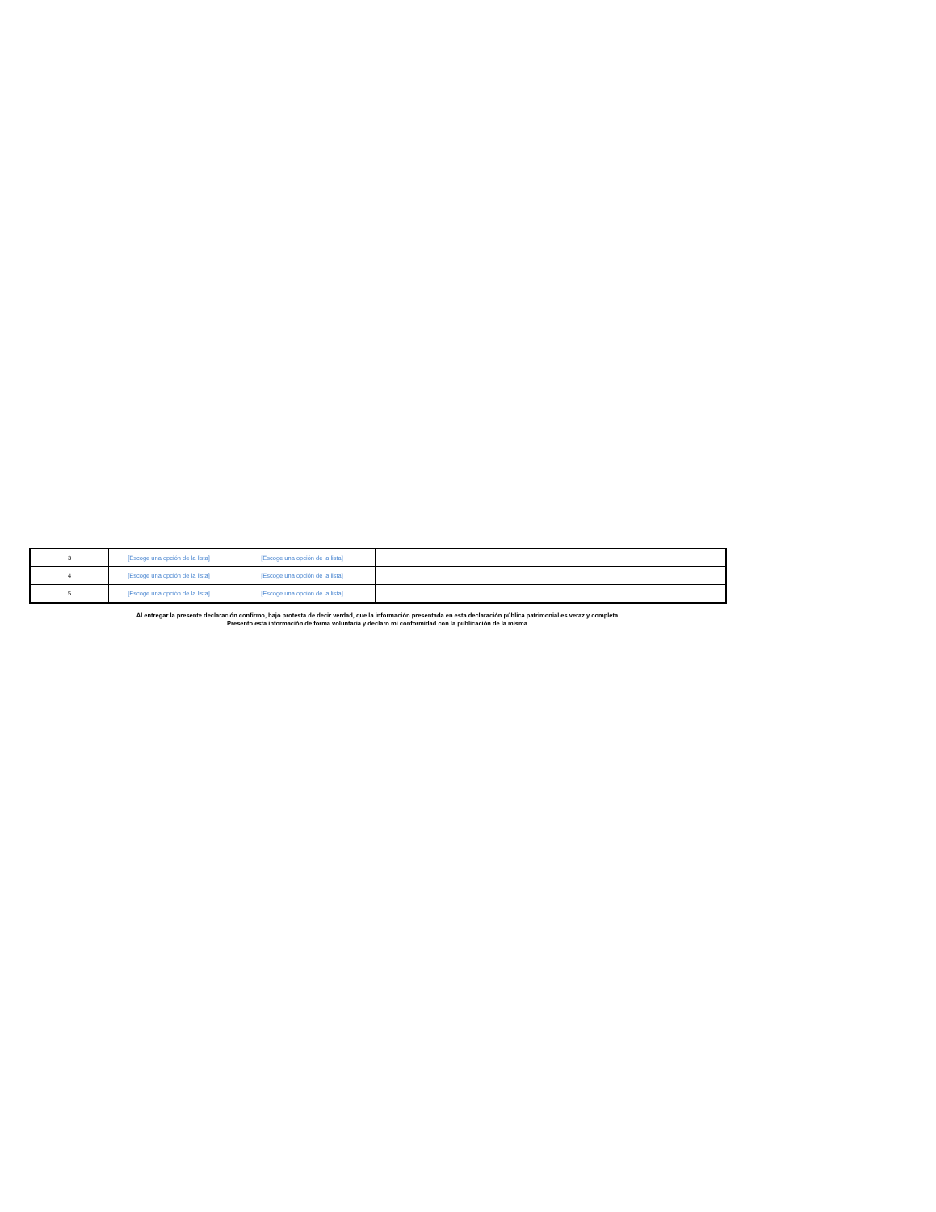| 3 | [Escoge una opción de la lista] | [Escoge una opción de la lista] | |
| 4 | [Escoge una opción de la lista] | [Escoge una opción de la lista] | |
| 5 | [Escoge una opción de la lista] | [Escoge una opción de la lista] | |
Al entregar la presente declaración confirmo, bajo protesta de decir verdad, que la información presentada en esta declaración pública patrimonial es veraz y completa.
Presento esta información de forma voluntaria y declaro mi conformidad con la publicación de la misma.